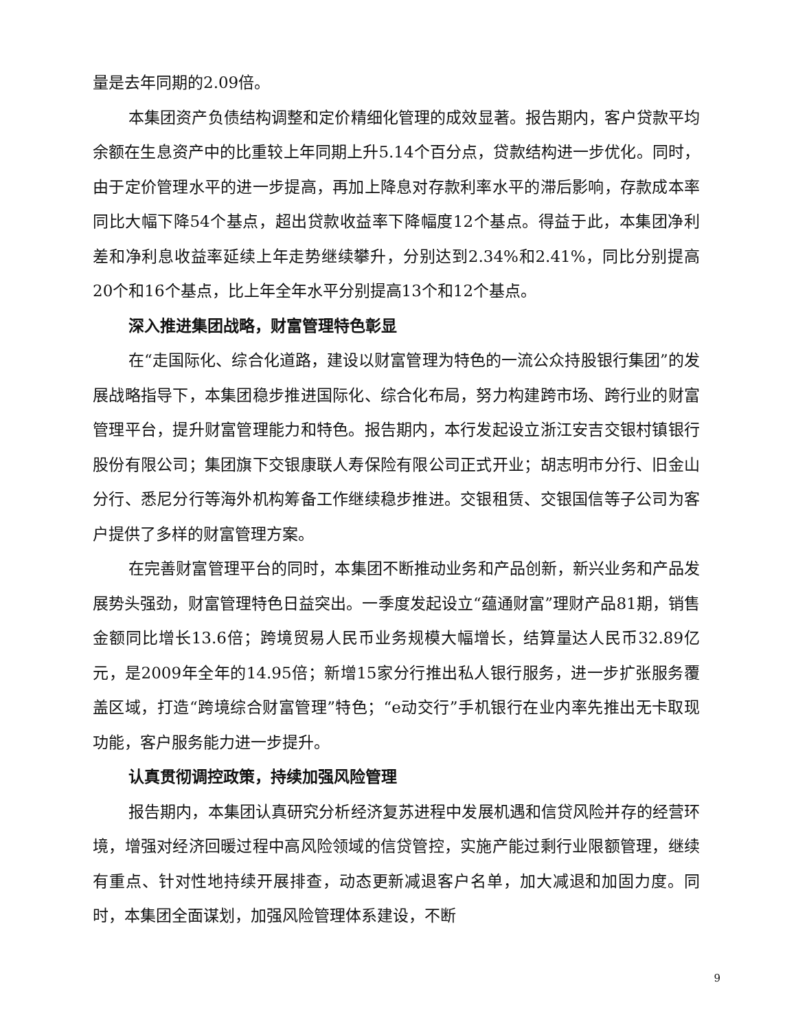量是去年同期的2.09倍。
本集团资产负债结构调整和定价精细化管理的成效显著。报告期内，客户贷款平均余额在生息资产中的比重较上年同期上升5.14个百分点，贷款结构进一步优化。同时，由于定价管理水平的进一步提高，再加上降息对存款利率水平的滞后影响，存款成本率同比大幅下降54个基点，超出贷款收益率下降幅度12个基点。得益于此，本集团净利差和净利息收益率延续上年走势继续攀升，分别达到2.34%和2.41%，同比分别提高20个和16个基点，比上年全年水平分别提高13个和12个基点。
深入推进集团战略，财富管理特色彰显
在“走国际化、综合化道路，建设以财富管理为特色的一流公众持股银行集团”的发展战略指导下，本集团稳步推进国际化、综合化布局，努力构建跨市场、跨行业的财富管理平台，提升财富管理能力和特色。报告期内，本行发起设立浙江安吉交银村镇银行股份有限公司；集团旗下交银康联人寿保险有限公司正式开业；胡志明市分行、旧金山分行、悉尼分行等海外机构筹备工作继续稳步推进。交银租赁、交银国信等子公司为客户提供了多样的财富管理方案。
在完善财富管理平台的同时，本集团不断推动业务和产品创新，新兴业务和产品发展势头强劲，财富管理特色日益突出。一季度发起设立“蕴通财富”理财产品81期，销售金额同比增长13.6倍；跨境贸易人民币业务规模大幅增长，结算量达人民币32.89亿元，是2009年全年的14.95倍；新增15家分行推出私人银行服务，进一步扩张服务覆盖区域，打造“跨境综合财富管理”特色；“e动交行”手机银行在业内率先推出无卡取现功能，客户服务能力进一步提升。
认真贯彻调控政策，持续加强风险管理
报告期内，本集团认真研究分析经济复苏进程中发展机遇和信贷风险并存的经营环境，增强对经济回暖过程中高风险领域的信贷管控，实施产能过剩行业限额管理，继续有重点、针对性地持续开展排查，动态更新减退客户名单，加大减退和加固力度。同时，本集团全面谋划，加强风险管理体系建设，不断
9